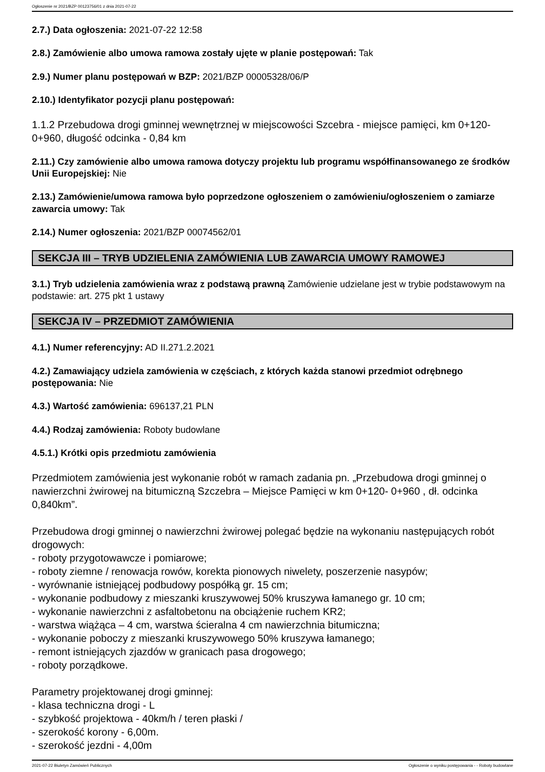Ogłoszenie nr 2021/BZP 00123756/01 z dnia 2021-07-22
2.7.) Data ogłoszenia: 2021-07-22 12:58
2.8.) Zamówienie albo umowa ramowa zostały ujęte w planie postępowań: Tak
2.9.) Numer planu postępowań w BZP: 2021/BZP 00005328/06/P
2.10.) Identyfikator pozycji planu postępowań:
1.1.2 Przebudowa drogi gminnej wewnętrznej w miejscowości Szcebra - miejsce pamięci, km 0+120-0+960, długość odcinka - 0,84 km
2.11.) Czy zamówienie albo umowa ramowa dotyczy projektu lub programu współfinansowanego ze środków Unii Europejskiej: Nie
2.13.) Zamówienie/umowa ramowa było poprzedzone ogłoszeniem o zamówieniu/ogłoszeniem o zamiarze zawarcia umowy: Tak
2.14.) Numer ogłoszenia: 2021/BZP 00074562/01
SEKCJA III – TRYB UDZIELENIA ZAMÓWIENIA LUB ZAWARCIA UMOWY RAMOWEJ
3.1.) Tryb udzielenia zamówienia wraz z podstawą prawną Zamówienie udzielane jest w trybie podstawowym na podstawie: art. 275 pkt 1 ustawy
SEKCJA IV – PRZEDMIOT ZAMÓWIENIA
4.1.) Numer referencyjny: AD II.271.2.2021
4.2.) Zamawiający udziela zamówienia w częściach, z których każda stanowi przedmiot odrębnego postępowania: Nie
4.3.) Wartość zamówienia: 696137,21 PLN
4.4.) Rodzaj zamówienia: Roboty budowlane
4.5.1.) Krótki opis przedmiotu zamówienia
Przedmiotem zamówienia jest wykonanie robót w ramach zadania pn. „Przebudowa drogi gminnej o nawierzchni żwirowej na bitumiczną Szczebra – Miejsce Pamięci w km 0+120- 0+960 , dł. odcinka 0,840km”.
Przebudowa drogi gminnej o nawierzchni żwirowej polegać będzie na wykonaniu następujących robót drogowych:
- roboty przygotowawcze i pomiarowe;
- roboty ziemne / renowacja rowów, korekta pionowych niwelety, poszerzenie nasypów;
- wyrównanie istniejącej podbudowy pospółką gr. 15 cm;
- wykonanie podbudowy z mieszanki kruszywowej 50% kruszywa łamanego gr. 10 cm;
- wykonanie nawierzchni z asfaltobetonu na obciążenie ruchem KR2;
- warstwa wiążąca – 4 cm, warstwa ścieralna 4 cm nawierzchnia bitumiczna;
- wykonanie poboczy z mieszanki kruszywowego 50% kruszywa łamanego;
- remont istniejących zjazdów w granicach pasa drogowego;
- roboty porządkowe.
Parametry projektowanej drogi gminnej:
- klasa techniczna drogi - L
- szybkość projektowa - 40km/h / teren płaski /
- szerokość korony - 6,00m.
- szerokość jezdni - 4,00m
2021-07-22 Biuletyn Zamówień Publicznych Ogłoszenie o wyniku postępowania - - Roboty budowlane